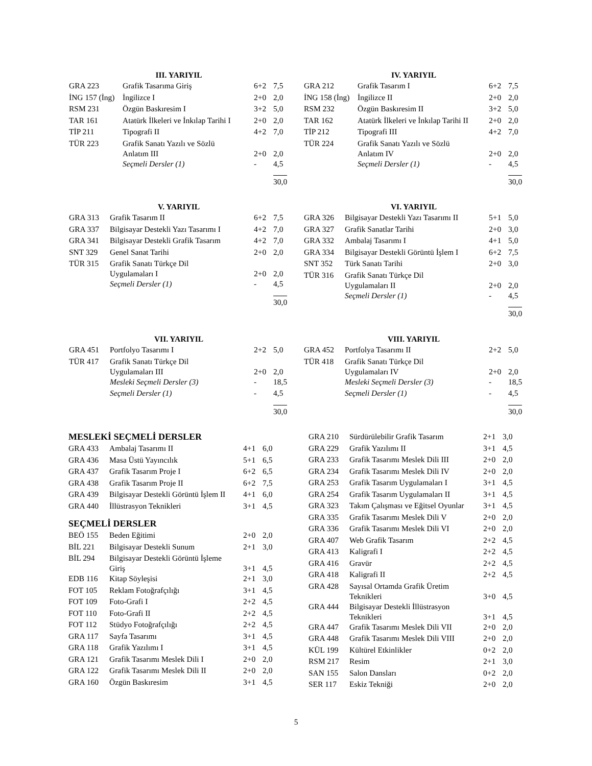III. YARIYIL
| GRA 223 | Grafik Tasarıma Giriş | 6+2 | 7,5 |
| İNG 157 (İng) | İngilizce I | 2+0 | 2,0 |
| RSM 231 | Özgün Baskıresim I | 3+2 | 5,0 |
| TAR 161 | Atatürk İlkeleri ve İnkılap Tarihi I | 2+0 | 2,0 |
| TİP 211 | Tipografi II | 4+2 | 7,0 |
| TÜR 223 | Grafik Sanatı Yazılı ve Sözlü Anlatım III | 2+0 | 2,0 |
| | Seçmeli Dersler (1) | - | 4,5 |
| | | | 30,0 |
IV. YARIYIL
| GRA 212 | Grafik Tasarım I | 6+2 | 7,5 |
| İNG 158 (İng) | İngilizce II | 2+0 | 2,0 |
| RSM 232 | Özgün Baskıresim II | 3+2 | 5,0 |
| TAR 162 | Atatürk İlkeleri ve İnkılap Tarihi II | 2+0 | 2,0 |
| TİP 212 | Tipografi III | 4+2 | 7,0 |
| TÜR 224 | Grafik Sanatı Yazılı ve Sözlü Anlatım IV | 2+0 | 2,0 |
| | Seçmeli Dersler (1) | - | 4,5 |
| | | | 30,0 |
V. YARIYIL
| GRA 313 | Grafik Tasarım II | 6+2 | 7,5 |
| GRA 337 | Bilgisayar Destekli Yazı Tasarımı I | 4+2 | 7,0 |
| GRA 341 | Bilgisayar Destekli Grafik Tasarım | 4+2 | 7,0 |
| SNT 329 | Genel Sanat Tarihi | 2+0 | 2,0 |
| TÜR 315 | Grafik Sanatı Türkçe Dil Uygulamaları I | 2+0 | 2,0 |
| | Seçmeli Dersler (1) | - | 4,5 |
| | | | 30,0 |
VI. YARIYIL
| GRA 326 | Bilgisayar Destekli Yazı Tasarımı II | 5+1 | 5,0 |
| GRA 327 | Grafik Sanatlar Tarihi | 2+0 | 3,0 |
| GRA 332 | Ambalaj Tasarımı I | 4+1 | 5,0 |
| GRA 334 | Bilgisayar Destekli Görüntü İşlem I | 6+2 | 7,5 |
| SNT 352 | Türk Sanatı Tarihi | 2+0 | 3,0 |
| TÜR 316 | Grafik Sanatı Türkçe Dil Uygulamaları II | 2+0 | 2,0 |
| | Seçmeli Dersler (1) | - | 4,5 |
| | | | 30,0 |
VII. YARIYIL
| GRA 451 | Portfolyo Tasarımı I | 2+2 | 5,0 |
| TÜR 417 | Grafik Sanatı Türkçe Dil Uygulamaları III | 2+0 | 2,0 |
| | Mesleki Seçmeli Dersler (3) | - | 18,5 |
| | Seçmeli Dersler (1) | - | 4,5 |
| | | | 30,0 |
VIII. YARIYIL
| GRA 452 | Portfolya Tasarımı II | 2+2 | 5,0 |
| TÜR 418 | Grafik Sanatı Türkçe Dil Uygulamaları IV | 2+0 | 2,0 |
| | Mesleki Seçmeli Dersler (3) | - | 18,5 |
| | Seçmeli Dersler (1) | - | 4,5 |
| | | | 30,0 |
MESLEKİ SEÇMELİ DERSLER
| GRA 433 | Ambalaj Tasarımı II | 4+1 | 6,0 |
| GRA 436 | Masa Üstü Yayıncılık | 5+1 | 6,5 |
| GRA 437 | Grafik Tasarım Proje I | 6+2 | 6,5 |
| GRA 438 | Grafik Tasarım Proje II | 6+2 | 7,5 |
| GRA 439 | Bilgisayar Destekli Görüntü İşlem II | 4+1 | 6,0 |
| GRA 440 | İllüstrasyon Teknikleri | 3+1 | 4,5 |
SEÇMELİ DERSLER
| BEÖ 155 | Beden Eğitimi | 2+0 | 2,0 |
| BİL 221 | Bilgisayar Destekli Sunum | 2+1 | 3,0 |
| BİL 294 | Bilgisayar Destekli Görüntü İşleme Giriş | 3+1 | 4,5 |
| EDB 116 | Kitap Söyleşisi | 2+1 | 3,0 |
| FOT 105 | Reklam Fotoğrafçılığı | 3+1 | 4,5 |
| FOT 109 | Foto-Grafi I | 2+2 | 4,5 |
| FOT 110 | Foto-Grafi II | 2+2 | 4,5 |
| FOT 112 | Stüdyo Fotoğrafçılığı | 2+2 | 4,5 |
| GRA 117 | Sayfa Tasarımı | 3+1 | 4,5 |
| GRA 118 | Grafik Yazılımı I | 3+1 | 4,5 |
| GRA 121 | Grafik Tasarımı Meslek Dili I | 2+0 | 2,0 |
| GRA 122 | Grafik Tasarımı Meslek Dili II | 2+0 | 2,0 |
| GRA 160 | Özgün Baskıresim | 3+1 | 4,5 |
| GRA 210 | Sürdürülebilir Grafik Tasarım | 2+1 | 3,0 |
| GRA 229 | Grafik Yazılımı II | 3+1 | 4,5 |
| GRA 233 | Grafik Tasarımı Meslek Dili III | 2+0 | 2,0 |
| GRA 234 | Grafik Tasarımı Meslek Dili IV | 2+0 | 2,0 |
| GRA 253 | Grafik Tasarım Uygulamaları I | 3+1 | 4,5 |
| GRA 254 | Grafik Tasarım Uygulamaları II | 3+1 | 4,5 |
| GRA 323 | Takım Çalışması ve Eğitsel Oyunlar | 3+1 | 4,5 |
| GRA 335 | Grafik Tasarımı Meslek Dili V | 2+0 | 2,0 |
| GRA 336 | Grafik Tasarımı Meslek Dili VI | 2+0 | 2,0 |
| GRA 407 | Web Grafik Tasarım | 2+2 | 4,5 |
| GRA 413 | Kaligrafi I | 2+2 | 4,5 |
| GRA 416 | Gravür | 2+2 | 4,5 |
| GRA 418 | Kaligrafi II | 2+2 | 4,5 |
| GRA 428 | Sayısal Ortamda Grafik Üretim Teknikleri | 3+0 | 4,5 |
| GRA 444 | Bilgisayar Destekli İllüstrasyon Teknikleri | 3+1 | 4,5 |
| GRA 447 | Grafik Tasarımı Meslek Dili VII | 2+0 | 2,0 |
| GRA 448 | Grafik Tasarımı Meslek Dili VIII | 2+0 | 2,0 |
| KÜL 199 | Kültürel Etkinlikler | 0+2 | 2,0 |
| RSM 217 | Resim | 2+1 | 3,0 |
| SAN 155 | Salon Dansları | 0+2 | 2,0 |
| SER 117 | Eskiz Tekniği | 2+0 | 2,0 |
5